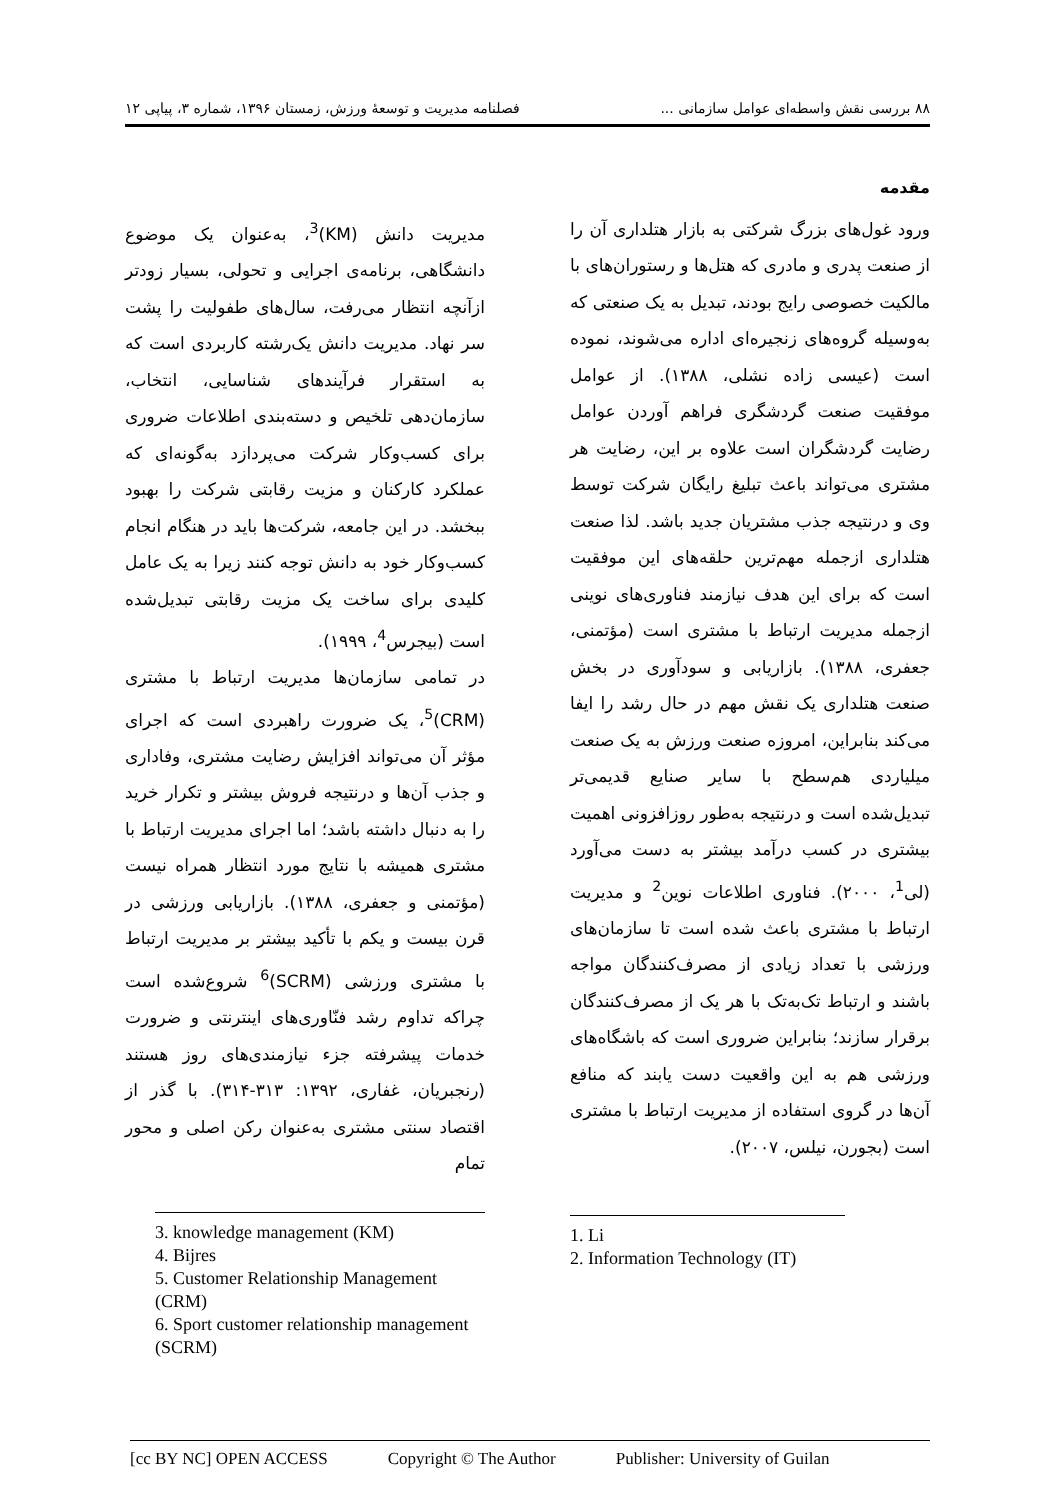۸۸ بررسی نقش واسطه‌ای عوامل سازمانی ... فصلنامه مدیریت و توسعهٔ ورزش، زمستان ۱۳۹۶، شماره ۳، پیاپی ۱۲
مقدمه
ورود غول‌های بزرگ شرکتی به بازار هتلداری آن را از صنعت پدری و مادری که هتل‌ها و رستوران‌های با مالکیت خصوصی رایج بودند، تبدیل به یک صنعتی که به‌وسیله گروه‌های زنجیره‌ای اداره می‌شوند، نموده است (عیسی زاده نشلی، ۱۳۸۸). از عوامل موفقیت صنعت گردشگری فراهم آوردن عوامل رضایت گردشگران است علاوه بر این، رضایت هر مشتری می‌تواند باعث تبلیغ رایگان شرکت توسط وی و درنتیجه جذب مشتریان جدید باشد. لذا صنعت هتلداری ازجمله مهم‌ترین حلقه‌های این موفقیت است که برای این هدف نیازمند فناوری‌های نوینی ازجمله مدیریت ارتباط با مشتری است (مؤتمنی، جعفری، ۱۳۸۸). بازاریابی و سودآوری در بخش صنعت هتلداری یک نقش مهم در حال رشد را ایفا می‌کند بنابراین، امروزه صنعت ورزش به یک صنعت میلیاردی هم‌سطح با سایر صنایع قدیمی‌تر تبدیل‌شده است و درنتیجه به‌طور روزافزونی اهمیت بیشتری در کسب درآمد بیشتر به دست می‌آورد (لی<sup>1</sup>، ۲۰۰۰). فناوری اطلاعات نوین<sup>2</sup> و مدیریت ارتباط با مشتری باعث شده است تا سازمان‌های ورزشی با تعداد زیادی از مصرف‌کنندگان مواجه باشند و ارتباط تک‌به‌تک با هر یک از مصرف‌کنندگان برقرار سازند؛ بنابراین ضروری است که باشگاه‌های ورزشی هم به این واقعیت دست یابند که منافع آن‌ها در گروی استفاده از مدیریت ارتباط با مشتری است (بجورن، نیلس، ۲۰۰۷).
1. Li
2. Information Technology (IT)
مدیریت دانش (KM)<sup>3</sup>، به‌عنوان یک موضوع دانشگاهی، برنامه‌ی اجرایی و تحولی، بسیار زودتر ازآنچه انتظار می‌رفت، سال‌های طفولیت را پشت سر نهاد. مدیریت دانش یک‌رشته کاربردی است که به استقرار فرآیندهای شناسایی، انتخاب، سازمان‌دهی تلخیص و دسته‌بندی اطلاعات ضروری برای کسب‌وکار شرکت می‌پردازد به‌گونه‌ای که عملکرد کارکنان و مزیت رقابتی شرکت را بهبود ببخشد. در این جامعه، شرکت‌ها باید در هنگام انجام کسب‌وکار خود به دانش توجه کنند زیرا به یک عامل کلیدی برای ساخت یک مزیت رقابتی تبدیل‌شده است (بیجرس<sup>4</sup>، ۱۹۹۹).
در تمامی سازمان‌ها مدیریت ارتباط با مشتری (CRM)<sup>5</sup>، یک ضرورت راهبردی است که اجرای مؤثر آن می‌تواند افزایش رضایت مشتری، وفاداری و جذب آن‌ها و درنتیجه فروش بیشتر و تکرار خرید را به دنبال داشته باشد؛ اما اجرای مدیریت ارتباط با مشتری همیشه با نتایج مورد انتظار همراه نیست (مؤتمنی و جعفری، ۱۳۸۸). بازاریابی ورزشی در قرن بیست و یکم با تأکید بیشتر بر مدیریت ارتباط با مشتری ورزشی (SCRM)<sup>6</sup> شروع‌شده است چراکه تداوم رشد فنّاوری‌های اینترنتی و ضرورت خدمات پیشرفته جزء نیازمندی‌های روز هستند (رنجبریان، غفاری، ۱۳۹۲: ۳۱۳-۳۱۴). با گذر از اقتصاد سنتی مشتری به‌عنوان رکن اصلی و محور تمام
3. knowledge management (KM)
4. Bijres
5. Customer Relationship Management (CRM)
6. Sport customer relationship management (SCRM)
[cc BY NC] OPEN ACCESS Copyright © The Author Publisher: University of Guilan